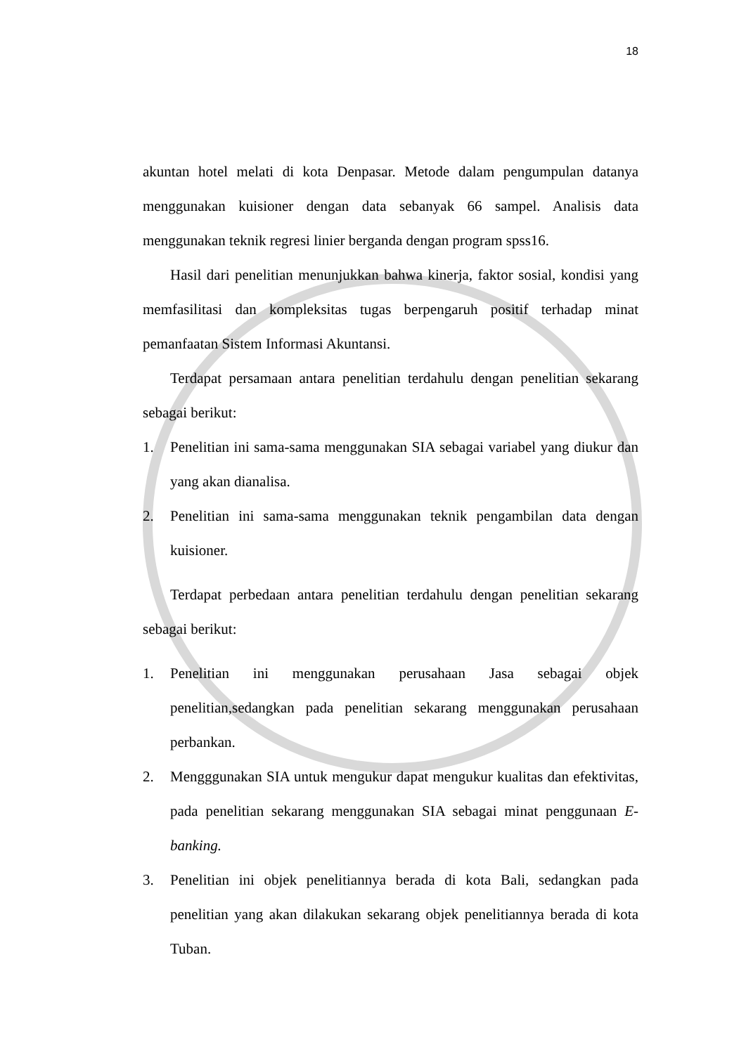18
akuntan hotel melati di kota Denpasar. Metode dalam pengumpulan datanya menggunakan kuisioner dengan data sebanyak 66 sampel. Analisis data menggunakan teknik regresi linier berganda dengan program spss16.
Hasil dari penelitian menunjukkan bahwa kinerja, faktor sosial, kondisi yang memfasilitasi dan kompleksitas tugas berpengaruh positif terhadap minat pemanfaatan Sistem Informasi Akuntansi.
Terdapat persamaan antara penelitian terdahulu dengan penelitian sekarang sebagai berikut:
1. Penelitian ini sama-sama menggunakan SIA sebagai variabel yang diukur dan yang akan dianalisa.
2. Penelitian ini sama-sama menggunakan teknik pengambilan data dengan kuisioner.
Terdapat perbedaan antara penelitian terdahulu dengan penelitian sekarang sebagai berikut:
1. Penelitian ini menggunakan perusahaan Jasa sebagai objek penelitian,sedangkan pada penelitian sekarang menggunakan perusahaan perbankan.
2. Mengggunakan SIA untuk mengukur dapat mengukur kualitas dan efektivitas, pada penelitian sekarang menggunakan SIA sebagai minat penggunaan E-banking.
3. Penelitian ini objek penelitiannya berada di kota Bali, sedangkan pada penelitian yang akan dilakukan sekarang objek penelitiannya berada di kota Tuban.